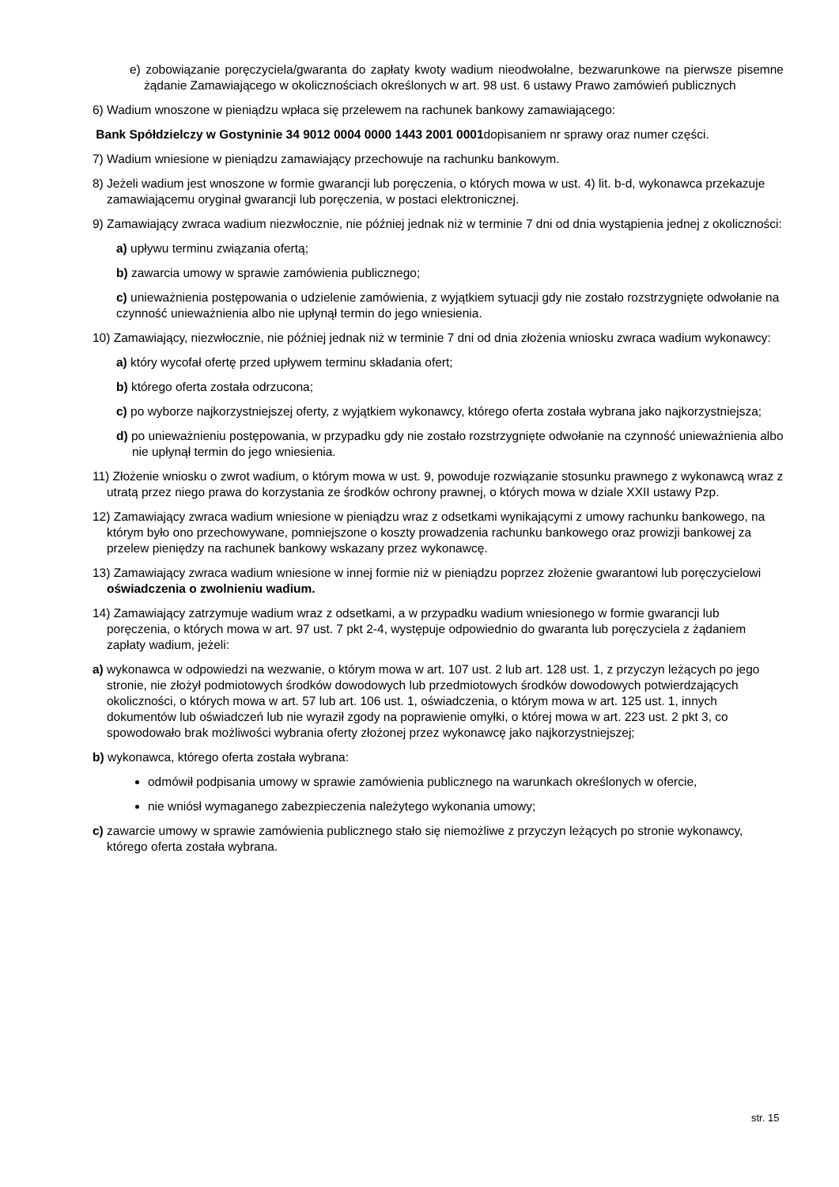e) zobowiązanie poręczyciela/gwaranta do zapłaty kwoty wadium nieodwołalne, bezwarunkowe na pierwsze pisemne żądanie Zamawiającego w okolicznościach określonych w art. 98 ust. 6 ustawy Prawo zamówień publicznych
6) Wadium wnoszone w pieniądzu wpłaca się przelewem na rachunek bankowy zamawiającego:
Bank Spółdzielczy w Gostyninie 34 9012 0004 0000 1443 2001 0001dopisaniem nr sprawy oraz numer części.
7) Wadium wniesione w pieniądzu zamawiający przechowuje na rachunku bankowym.
8) Jeżeli wadium jest wnoszone w formie gwarancji lub poręczenia, o których mowa w ust. 4) lit. b-d, wykonawca przekazuje zamawiającemu oryginał gwarancji lub poręczenia, w postaci elektronicznej.
9) Zamawiający zwraca wadium niezwłocznie, nie później jednak niż w terminie 7 dni od dnia wystąpienia jednej z okoliczności:
a) upływu terminu związania ofertą;
b) zawarcia umowy w sprawie zamówienia publicznego;
c) unieważnienia postępowania o udzielenie zamówienia, z wyjątkiem sytuacji gdy nie zostało rozstrzygnięte odwołanie na czynność unieważnienia albo nie upłynął termin do jego wniesienia.
10) Zamawiający, niezwłocznie, nie później jednak niż w terminie 7 dni od dnia złożenia wniosku zwraca wadium wykonawcy:
a) który wycofał ofertę przed upływem terminu składania ofert;
b) którego oferta została odrzucona;
c) po wyborze najkorzystniejszej oferty, z wyjątkiem wykonawcy, którego oferta została wybrana jako najkorzystniejsza;
d) po unieważnieniu postępowania, w przypadku gdy nie zostało rozstrzygnięte odwołanie na czynność unieważnienia albo nie upłynął termin do jego wniesienia.
11) Złożenie wniosku o zwrot wadium, o którym mowa w ust. 9, powoduje rozwiązanie stosunku prawnego z wykonawcą wraz z utratą przez niego prawa do korzystania ze środków ochrony prawnej, o których mowa w dziale XXII ustawy Pzp.
12) Zamawiający zwraca wadium wniesione w pieniądzu wraz z odsetkami wynikającymi z umowy rachunku bankowego, na którym było ono przechowywane, pomniejszone o koszty prowadzenia rachunku bankowego oraz prowizji bankowej za przelew pieniędzy na rachunek bankowy wskazany przez wykonawcę.
13) Zamawiający zwraca wadium wniesione w innej formie niż w pieniądzu poprzez złożenie gwarantowi lub poręczycielowi oświadczenia o zwolnieniu wadium.
14) Zamawiający zatrzymuje wadium wraz z odsetkami, a w przypadku wadium wniesionego w formie gwarancji lub poręczenia, o których mowa w art. 97 ust. 7 pkt 2-4, występuje odpowiednio do gwaranta lub poręczyciela z żądaniem zapłaty wadium, jeżeli:
a) wykonawca w odpowiedzi na wezwanie, o którym mowa w art. 107 ust. 2 lub art. 128 ust. 1, z przyczyn leżących po jego stronie, nie złożył podmiotowych środków dowodowych lub przedmiotowych środków dowodowych potwierdzających okoliczności, o których mowa w art. 57 lub art. 106 ust. 1, oświadczenia, o którym mowa w art. 125 ust. 1, innych dokumentów lub oświadczeń lub nie wyraził zgody na poprawienie omyłki, o której mowa w art. 223 ust. 2 pkt 3, co spowodowało brak możliwości wybrania oferty złożonej przez wykonawcę jako najkorzystniejszej;
b) wykonawca, którego oferta została wybrana:
odmówił podpisania umowy w sprawie zamówienia publicznego na warunkach określonych w ofercie,
nie wniósł wymaganego zabezpieczenia należytego wykonania umowy;
c) zawarcie umowy w sprawie zamówienia publicznego stało się niemożliwe z przyczyn leżących po stronie wykonawcy, którego oferta została wybrana.
str. 15